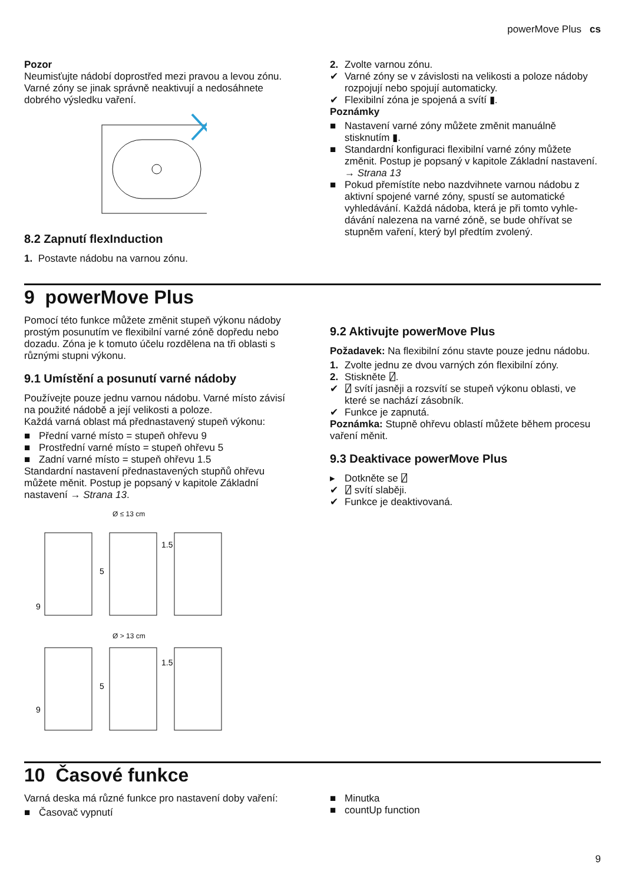powerMove Plus cs
Pozor
Neumisťujte nádobí doprostřed mezi pravou a levou zó­nu. Varné zóny se jinak správně neaktivují a nedosáh­nete dobrého výsledku vaření.
8.2 Zapnutí flexInduction
1. Postavte nádobu na varnou zónu.
2. Zvolte varnou zónu.
✔ Varné zóny se v závislosti na velikosti a poloze ná­doby rozpojují nebo spojují automaticky.
✔ Flexibilní zóna je spojená a svítí ▮.
Poznámky
■ Nastavení varné zóny můžete změnit manuálně stisknutím ▮.
■ Standardní konfiguraci flexibilní varné zóny můžete změnit. Postup je popsaný v kapitole Základní na­stavení. → Strana 13
■ Pokud přemístíte nebo nazdvihnete varnou nádobu z aktivní spojené varné zóny, spustí se automatické vyhledávání. Každá nádoba, která je při tomto vyhle­dávání nalezena na varné zóně, se bude ohřívat se stupněm vaření, který byl předtím zvolený.
9 powerMove Plus
Pomocí této funkce můžete změnit stupeň výkonu ná­doby prostým posunutím ve flexibilní varné zóně dopře­du nebo dozadu. Zóna je k tomuto účelu rozdělena na tři oblasti s různými stupni výkonu.
9.1 Umístění a posunutí varné nádoby
Používejte pouze jednu varnou nádobu. Varné místo zá­visí na použité nádobě a její velikosti a poloze.
Každá varná oblast má přednastavený stupeň výkonu:
■ Přední varné místo = stupeň ohřevu 9
■ Prostřední varné místo = stupeň ohřevu 5
■ Zadní varné místo = stupeň ohřevu 1.5
Standardní nastavení přednastavených stupňů ohřevu můžete měnit. Postup je popsaný v kapitole Základní nastavení → Strana 13.
Ø ≤ 13 cm
9
5
1.5
Ø > 13 cm
9
5
1.5
9.2 Aktivujte powerMove Plus
Požadavek: Na flexibilní zónu stavte pouze jednu nádo­bu.
1. Zvolte jednu ze dvou varných zón flexibilní zóny.
2. Stiskněte ⍁.
✔ ⍁ svítí jasněji a rozsvítí se stupeň výkonu oblasti, ve které se nachází zásobník.
✔ Funkce je zapnutá.
Poznámka: Stupně ohřevu oblastí můžete během pro­cesu vaření měnit.
9.3 Deaktivace powerMove Plus
▸ Dotkněte se ⍁
✔ ⍁ svítí slaběji.
✔ Funkce je deaktivovaná.
10 Časové funkce
Varná deska má různé funkce pro nastavení doby vaření:
■ Časovač vypnutí
■ Minutka
■ countUp function
9